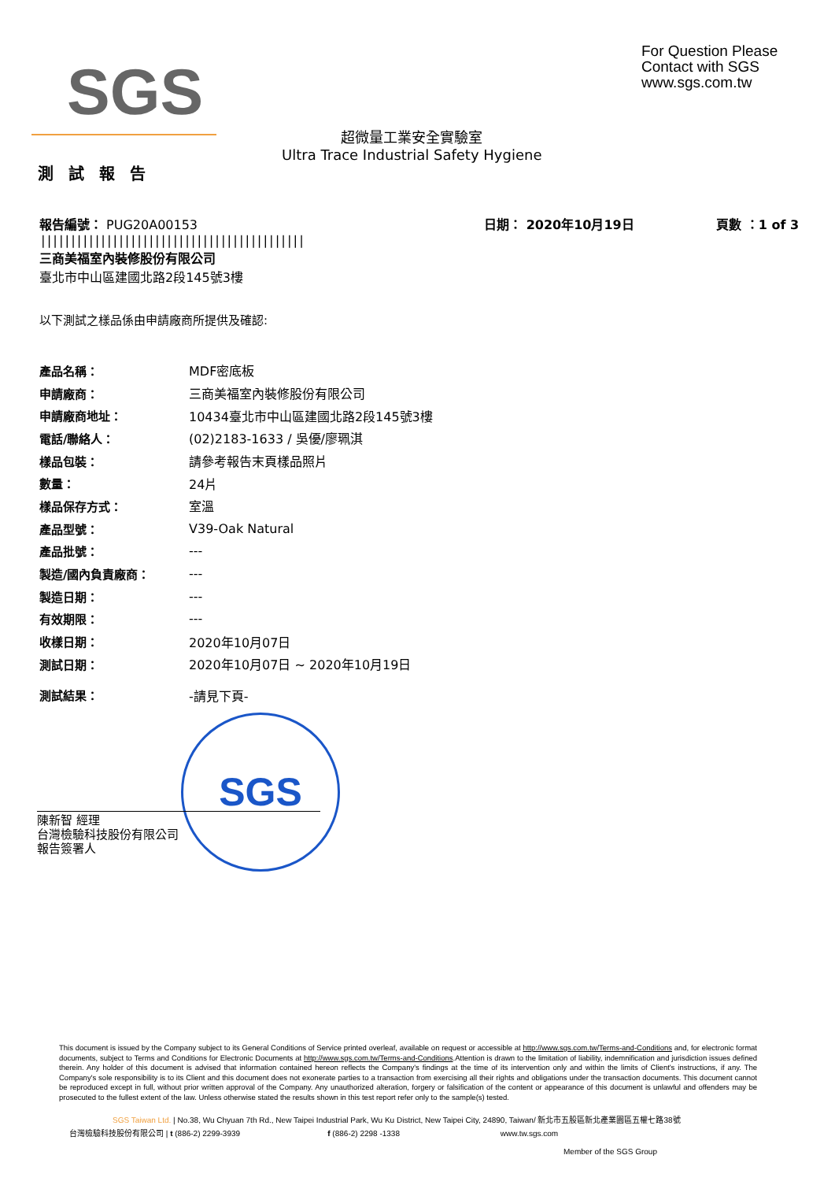SGS
For Question Please
Contact with SGS
www.sgs.com.tw
超微量工業安全實驗室
Ultra Trace Industrial Safety Hygiene
測 試 報 告
報告編號： PUG20A00153
||||||||||||||||||||||||||||||||||||||||||||
三商美福室內裝修股份有限公司
臺北市中山區建國北路2段145號3樓
日期： 2020年10月19日 頁數 ：1 of 3
以下測試之樣品係由申請廠商所提供及確認:
| 產品名稱： | MDF密底板 |
| 申請廠商： | 三商美福室內裝修股份有限公司 |
| 申請廠商地址： | 10434臺北市中山區建國北路2段145號3樓 |
| 電話/聯絡人： | (02)2183-1633 / 吳優/廖珮淇 |
| 樣品包裝： | 請參考報告末頁樣品照片 |
| 數量： | 24片 |
| 樣品保存方式： | 室溫 |
| 產品型號： | V39-Oak Natural |
| 產品批號： | --- |
| 製造/國內負責廠商： | --- |
| 製造日期： | --- |
| 有效期限： | --- |
| 收樣日期： | 2020年10月07日 |
| 測試日期： | 2020年10月07日 ~ 2020年10月19日 |
| 測試結果： | -請見下頁- |
SGS
陳新智 經理
台灣檢驗科技股份有限公司
報告簽署人
This document is issued by the Company subject to its General Conditions of Service printed overleaf, available on request or accessible at http://www.sgs.com.tw/Terms-and-Conditions and, for electronic format documents, subject to Terms and Conditions for Electronic Documents at http://www.sgs.com.tw/Terms-and-Conditions.Attention is drawn to the limitation of liability, indemnification and jurisdiction issues defined therein. Any holder of this document is advised that information contained hereon reflects the Company's findings at the time of its intervention only and within the limits of Client's instructions, if any. The Company's sole responsibility is to its Client and this document does not exonerate parties to a transaction from exercising all their rights and obligations under the transaction documents. This document cannot be reproduced except in full, without prior written approval of the Company. Any unauthorized alteration, forgery or falsification of the content or appearance of this document is unlawful and offenders may be prosecuted to the fullest extent of the law. Unless otherwise stated the results shown in this test report refer only to the sample(s) tested.
SGS Taiwan Ltd. | No.38, Wu Chyuan 7th Rd., New Taipei Industrial Park, Wu Ku District, New Taipei City, 24890, Taiwan/ 新北市五股區新北產業園區五權七路38號
台灣檢驗科技股份有限公司 | t (886-2) 2299-3939 f (886-2) 2298 -1338 www.tw.sgs.com
Member of the SGS Group